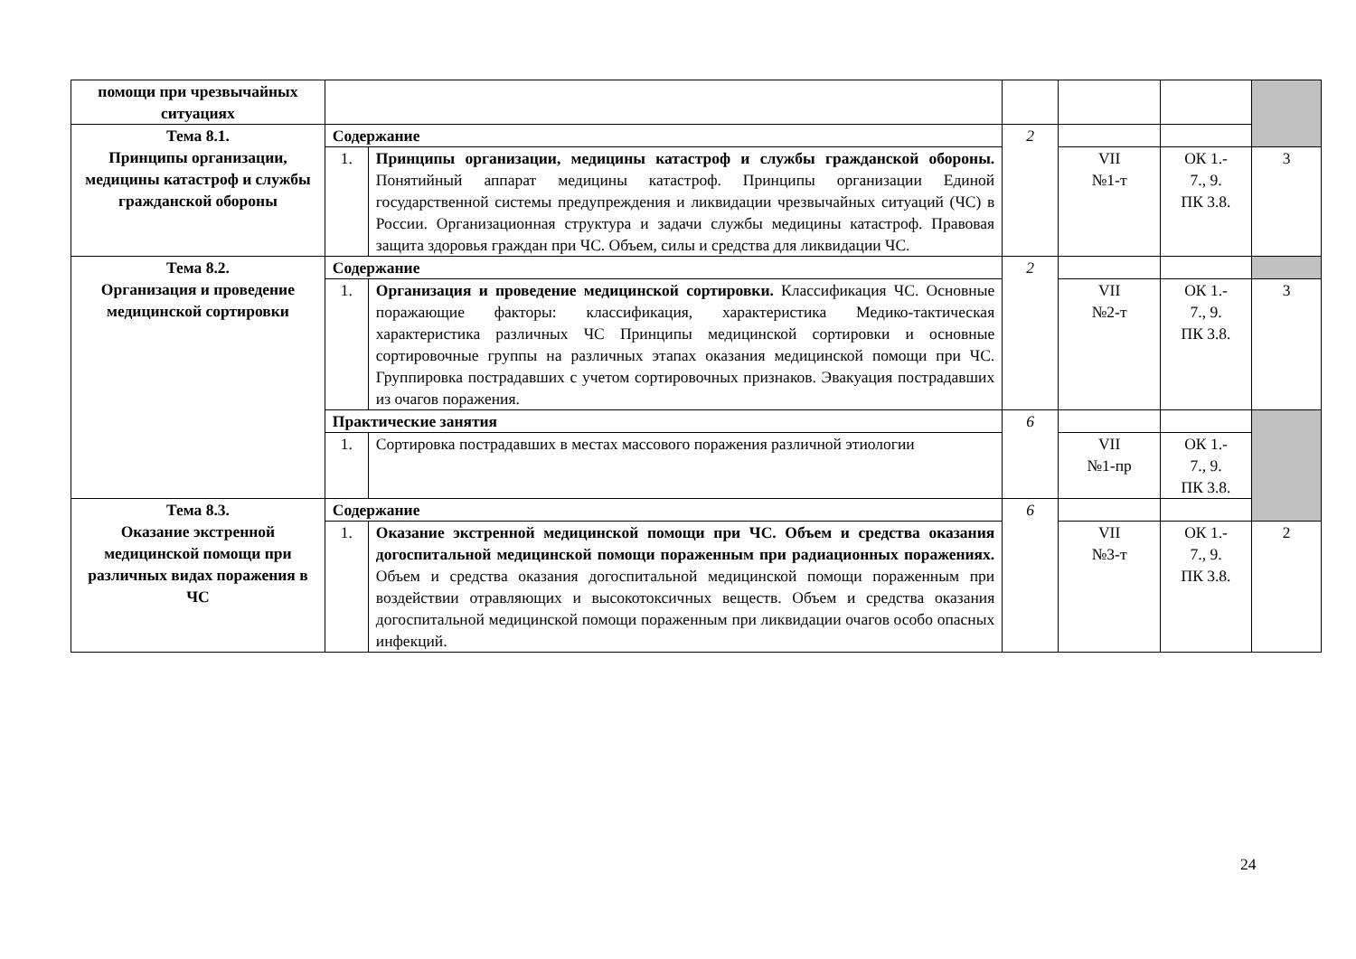| помощи при чрезвычайных ситуациях | | | | | | |
| Тема 8.1. Принципы организации, медицины катастроф и службы гражданской обороны | Содержание | | 2 | | | |
| | 1. | Принципы организации, медицины катастроф и службы гражданской обороны. Понятийный аппарат медицины катастроф. Принципы организации Единой государственной системы предупреждения и ликвидации чрезвычайных ситуаций (ЧС) в России. Организационная структура и задачи службы медицины катастроф. Правовая защита здоровья граждан при ЧС. Объем, силы и средства для ликвидации ЧС. | | VII №1-т | ОК 1.- 7., 9. ПК 3.8. | 3 |
| Тема 8.2. Организация и проведение медицинской сортировки | Содержание | | 2 | | | |
| | 1. | Организация и проведение медицинской сортировки. Классификация ЧС. Основные поражающие факторы: классификация, характеристика Медико-тактическая характеристика различных ЧС Принципы медицинской сортировки и основные сортировочные группы на различных этапах оказания медицинской помощи при ЧС. Группировка пострадавших с учетом сортировочных признаков. Эвакуация пострадавших из очагов поражения. | | VII №2-т | ОК 1.- 7., 9. ПК 3.8. | 3 |
| | Практические занятия | | 6 | | | |
| | 1. | Сортировка пострадавших в местах массового поражения различной этиологии | | VII №1-пр | ОК 1.- 7., 9. ПК 3.8. | |
| Тема 8.3. Оказание экстренной медицинской помощи при различных видах поражения в ЧС | Содержание | | 6 | | | |
| | 1. | Оказание экстренной медицинской помощи при ЧС. Объем и средства оказания догоспитальной медицинской помощи пораженным при радиационных поражениях. Объем и средства оказания догоспитальной медицинской помощи пораженным при воздействии отравляющих и высокотоксичных веществ. Объем и средства оказания догоспитальной медицинской помощи пораженным при ликвидации очагов особо опасных инфекций. | | VII №3-т | ОК 1.- 7., 9. ПК 3.8. | 2 |
24